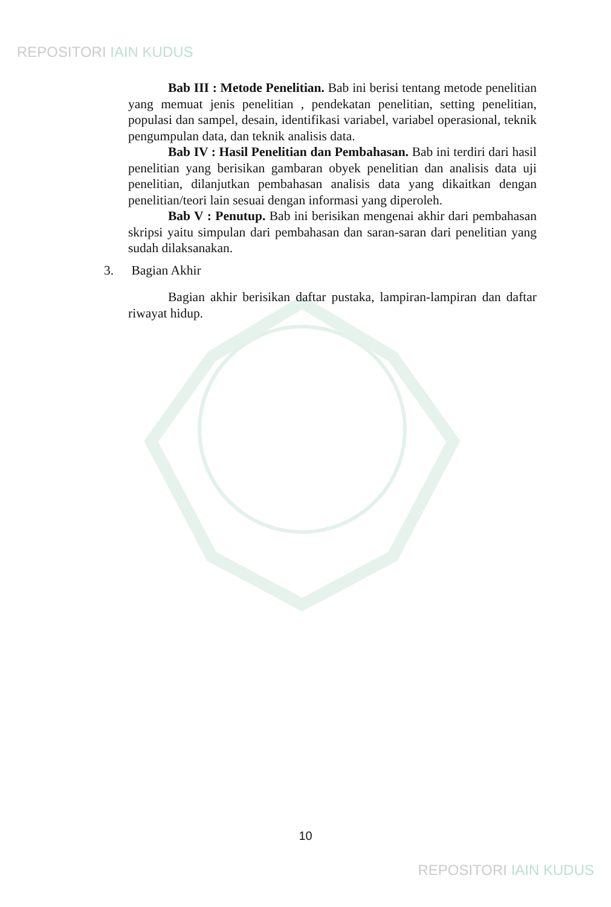REPOSITORI IAIN KUDUS
Bab III : Metode Penelitian. Bab ini berisi tentang metode penelitian yang memuat jenis penelitian , pendekatan penelitian, setting penelitian, populasi dan sampel, desain, identifikasi variabel, variabel operasional, teknik pengumpulan data, dan teknik analisis data.
Bab IV : Hasil Penelitian dan Pembahasan. Bab ini terdiri dari hasil penelitian yang berisikan gambaran obyek penelitian dan analisis data uji penelitian, dilanjutkan pembahasan analisis data yang dikaitkan dengan penelitian/teori lain sesuai dengan informasi yang diperoleh.
Bab V : Penutup. Bab ini berisikan mengenai akhir dari pembahasan skripsi yaitu simpulan dari pembahasan dan saran-saran dari penelitian yang sudah dilaksanakan.
3. Bagian Akhir
Bagian akhir berisikan daftar pustaka, lampiran-lampiran dan daftar riwayat hidup.
10
REPOSITORI IAIN KUDUS